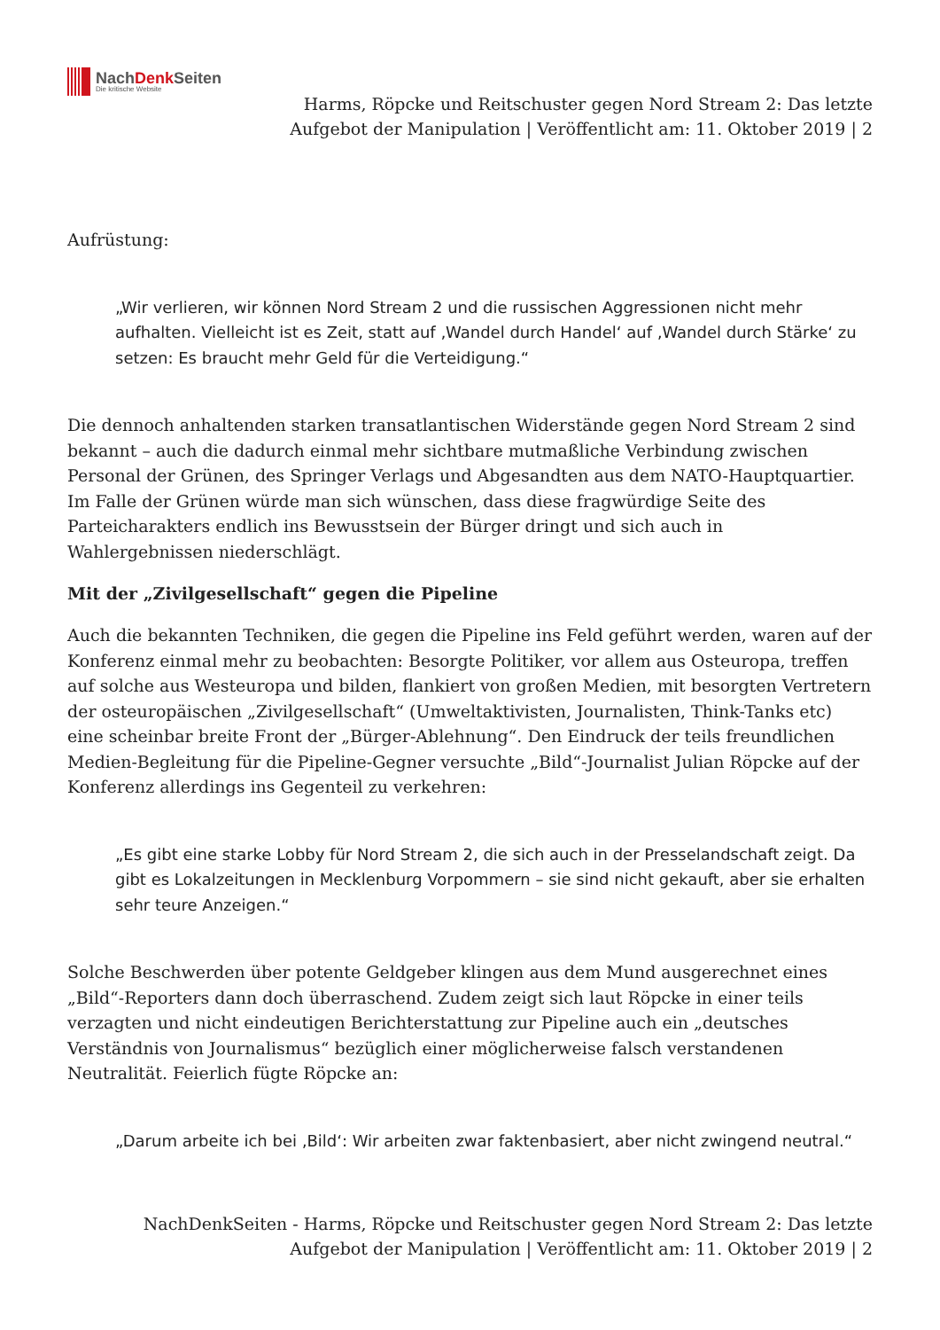NachDenk Seiten
Die kritische Website
Harms, Röpcke und Reitschuster gegen Nord Stream 2: Das letzte
Aufgebot der Manipulation | Veröffentlicht am: 11. Oktober 2019 | 2
Aufrüstung:
„Wir verlieren, wir können Nord Stream 2 und die russischen Aggressionen nicht mehr aufhalten. Vielleicht ist es Zeit, statt auf ‚Wandel durch Handel‘ auf ‚Wandel durch Stärke‘ zu setzen: Es braucht mehr Geld für die Verteidigung.“
Die dennoch anhaltenden starken transatlantischen Widerstände gegen Nord Stream 2 sind bekannt – auch die dadurch einmal mehr sichtbare mutmaßliche Verbindung zwischen Personal der Grünen, des Springer Verlags und Abgesandten aus dem NATO-Hauptquartier. Im Falle der Grünen würde man sich wünschen, dass diese fragwürdige Seite des Parteicharakters endlich ins Bewusstsein der Bürger dringt und sich auch in Wahlergebnissen niederschlägt.
Mit der „Zivilgesellschaft“ gegen die Pipeline
Auch die bekannten Techniken, die gegen die Pipeline ins Feld geführt werden, waren auf der Konferenz einmal mehr zu beobachten: Besorgte Politiker, vor allem aus Osteuropa, treffen auf solche aus Westeuropa und bilden, flankiert von großen Medien, mit besorgten Vertretern der osteuropäischen „Zivilgesellschaft“ (Umweltaktivisten, Journalisten, Think-Tanks etc) eine scheinbar breite Front der „Bürger-Ablehnung“. Den Eindruck der teils freundlichen Medien-Begleitung für die Pipeline-Gegner versuchte „Bild“-Journalist Julian Röpcke auf der Konferenz allerdings ins Gegenteil zu verkehren:
„Es gibt eine starke Lobby für Nord Stream 2, die sich auch in der Presselandschaft zeigt. Da gibt es Lokalzeitungen in Mecklenburg Vorpommern – sie sind nicht gekauft, aber sie erhalten sehr teure Anzeigen.“
Solche Beschwerden über potente Geldgeber klingen aus dem Mund ausgerechnet eines „Bild“-Reporters dann doch überraschend. Zudem zeigt sich laut Röpcke in einer teils verzagten und nicht eindeutigen Berichterstattung zur Pipeline auch ein „deutsches Verständnis von Journalismus“ bezüglich einer möglicherweise falsch verstandenen Neutralität. Feierlich fügte Röpcke an:
„Darum arbeite ich bei ‚Bild‘: Wir arbeiten zwar faktenbasiert, aber nicht zwingend neutral.“
NachDenkSeiten - Harms, Röpcke und Reitschuster gegen Nord Stream 2: Das letzte
Aufgebot der Manipulation | Veröffentlicht am: 11. Oktober 2019 | 2